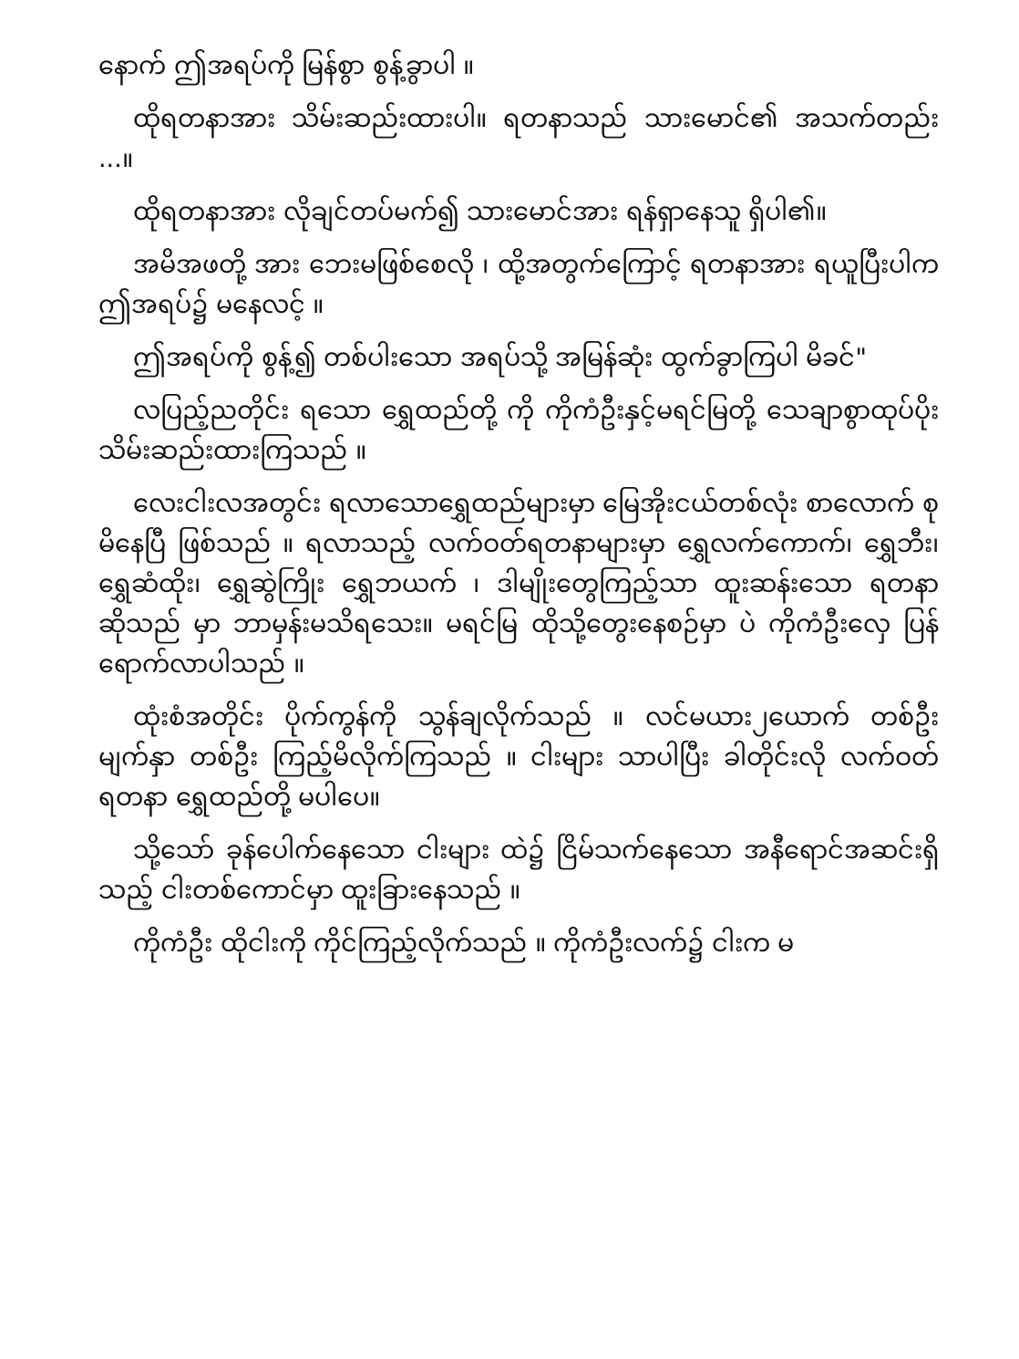နောက် ဤအရပ်ကို မြန်စွာ စွန့်ခွာပါ ။
ထိုရတနာအား သိမ်းဆည်းထားပါ။ ရတနာသည် သားမောင်၏ အသက်တည်း ...။
ထိုရတနာအား လိုချင်တပ်မက်၍ သားမောင်အား ရန်ရှာနေသူ ရှိပါ၏။
အမိအဖတို့ အား ဘေးမဖြစ်စေလို ၊ ထို့အတွက်ကြောင့် ရတနာအား ရယူပြီးပါက ဤအရပ်၌ မနေလင့် ။
ဤအရပ်ကို စွန့်၍ တစ်ပါးသော အရပ်သို့ အမြန်ဆုံး ထွက်ခွာကြပါ မိခင်"
လပြည့်ညတိုင်း ရသော ရွှေထည်တို့ ကို ကိုကံဦးနှင့်မရင်မြတို့ သေချာစွာထုပ်ပိုး သိမ်းဆည်းထားကြသည် ။
လေးငါးလအတွင်း ရလာသောရွှေထည်များမှာ မြေအိုးငယ်တစ်လုံး စာလောက် စုမိနေပြီ ဖြစ်သည် ။ ရလာသည့် လက်ဝတ်ရတနာများမှာ ရွှေလက်ကောက်၊ ရွှေဘီး၊ ရွှေဆံထိုး၊ ရွှေဆွဲကြိုး ရွှေဘယက် ၊ ဒါမျိုးတွေကြည့်သာ ထူးဆန်းသော ရတနာဆိုသည် မှာ ဘာမှန်းမသိရသေး။ မရင်မြ ထိုသို့တွေးနေစဉ်မှာ ပဲ ကိုကံဦးလှေ ပြန်ရောက်လာပါသည် ။
ထုံးစံအတိုင်း ပိုက်ကွန်ကို သွန်ချလိုက်သည် ။ လင်မယား၂ယောက် တစ်ဦးမျက်နှာ တစ်ဦး ကြည့်မိလိုက်ကြသည် ။ ငါးများ သာပါပြီး ခါတိုင်းလို လက်ဝတ်ရတနာ ရွှေထည်တို့ မပါပေ။
သို့သော် ခုန်ပေါက်နေသော ငါးများ ထဲ၌ ငြိမ်သက်နေသော အနီရောင်အဆင်းရှိသည့် ငါးတစ်ကောင်မှာ ထူးခြားနေသည် ။
ကိုကံဦး ထိုငါးကို ကိုင်ကြည့်လိုက်သည် ။ ကိုကံဦးလက်၌ ငါးက မ